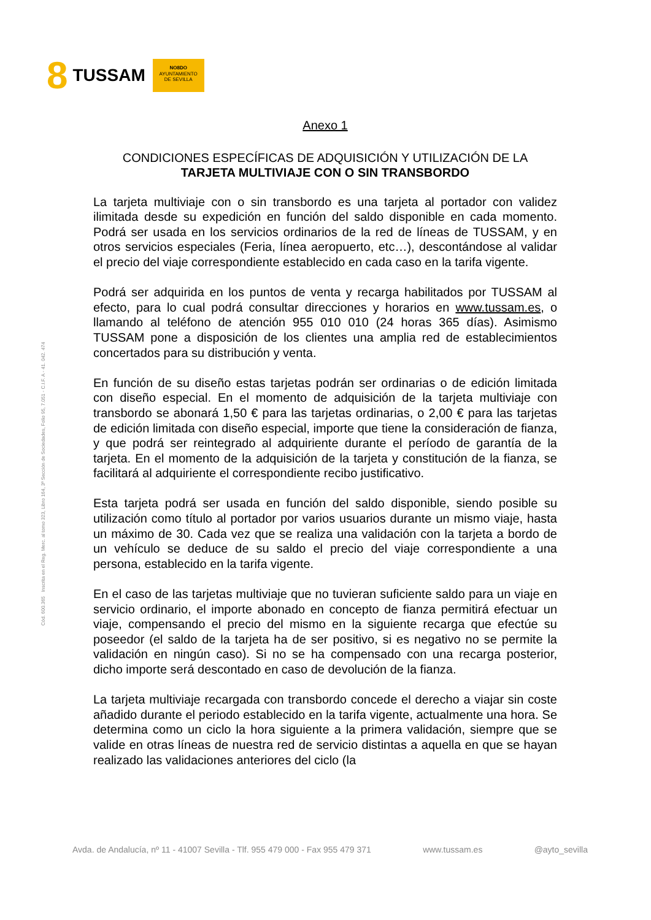8 TUSSAM
NO8DO
AYUNTAMIENTO
DE SEVILLA
Cód. 600.365 Inscrita en el Reg. Merc. al tomo 323, Libro 164, 3ª Sección de Sociedades, Folio 95, 7.051 - C.I.F. A - 41. 042. 474
Anexo 1
CONDICIONES ESPECÍFICAS DE ADQUISICIÓN Y UTILIZACIÓN DE LA
TARJETA MULTIVIAJE CON O SIN TRANSBORDO
La tarjeta multiviaje con o sin transbordo es una tarjeta al portador con validez ilimitada desde su expedición en función del saldo disponible en cada momento. Podrá ser usada en los servicios ordinarios de la red de líneas de TUSSAM, y en otros servicios especiales (Feria, línea aeropuerto, etc…), descontándose al validar el precio del viaje correspondiente establecido en cada caso en la tarifa vigente.
Podrá ser adquirida en los puntos de venta y recarga habilitados por TUSSAM al efecto, para lo cual podrá consultar direcciones y horarios en www.tussam.es, o llamando al teléfono de atención 955 010 010 (24 horas 365 días). Asimismo TUSSAM pone a disposición de los clientes una amplia red de establecimientos concertados para su distribución y venta.
En función de su diseño estas tarjetas podrán ser ordinarias o de edición limitada con diseño especial. En el momento de adquisición de la tarjeta multiviaje con transbordo se abonará 1,50 € para las tarjetas ordinarias, o 2,00 € para las tarjetas de edición limitada con diseño especial, importe que tiene la consideración de fianza, y que podrá ser reintegrado al adquiriente durante el período de garantía de la tarjeta. En el momento de la adquisición de la tarjeta y constitución de la fianza, se facilitará al adquiriente el correspondiente recibo justificativo.
Esta tarjeta podrá ser usada en función del saldo disponible, siendo posible su utilización como título al portador por varios usuarios durante un mismo viaje, hasta un máximo de 30. Cada vez que se realiza una validación con la tarjeta a bordo de un vehículo se deduce de su saldo el precio del viaje correspondiente a una persona, establecido en la tarifa vigente.
En el caso de las tarjetas multiviaje que no tuvieran suficiente saldo para un viaje en servicio ordinario, el importe abonado en concepto de fianza permitirá efectuar un viaje, compensando el precio del mismo en la siguiente recarga que efectúe su poseedor (el saldo de la tarjeta ha de ser positivo, si es negativo no se permite la validación en ningún caso). Si no se ha compensado con una recarga posterior, dicho importe será descontado en caso de devolución de la fianza.
La tarjeta multiviaje recargada con transbordo concede el derecho a viajar sin coste añadido durante el periodo establecido en la tarifa vigente, actualmente una hora. Se determina como un ciclo la hora siguiente a la primera validación, siempre que se valide en otras líneas de nuestra red de servicio distintas a aquella en que se hayan realizado las validaciones anteriores del ciclo (la
Avda. de Andalucía, nº 11 - 41007 Sevilla - Tlf. 955 479 000 - Fax 955 479 371 www.tussam.es @ayto_sevilla